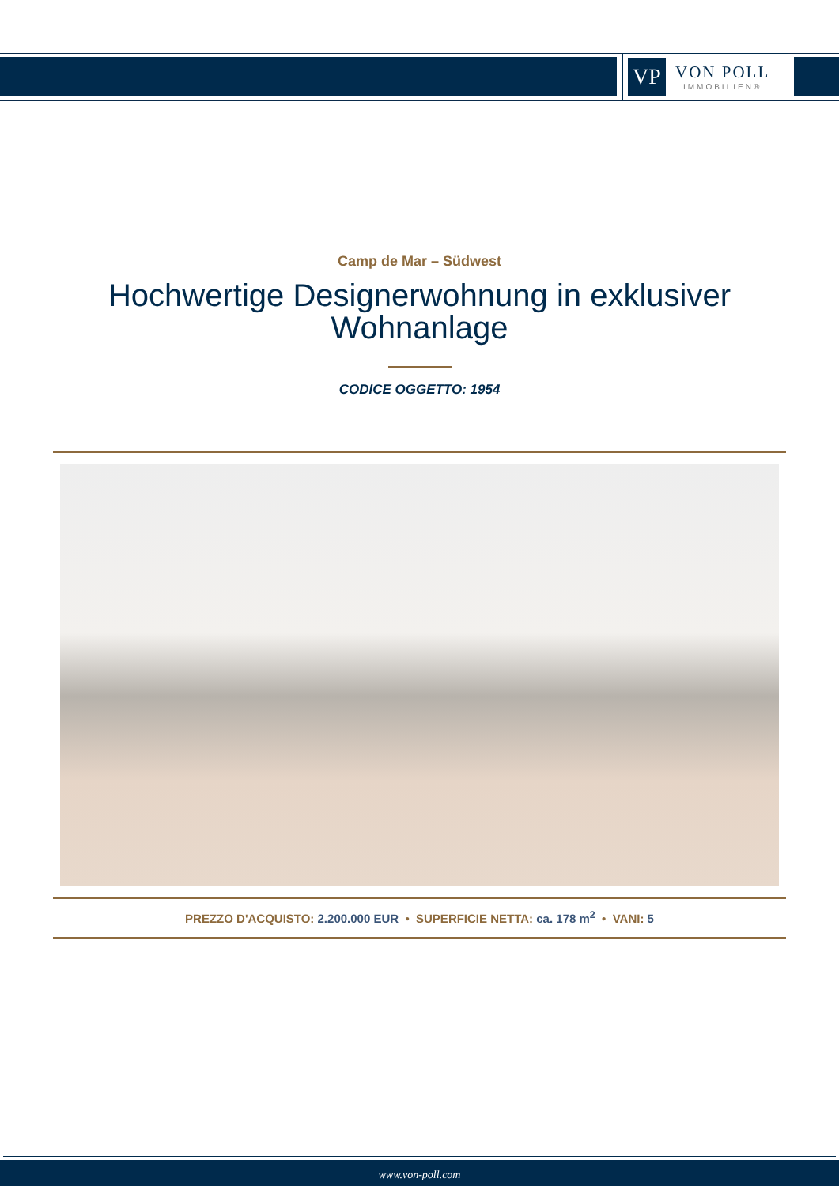VP
VON POLL
IMMOBILIEN®
Camp de Mar – Südwest
Hochwertige Designerwohnung in exklusiver
Wohnanlage
CODICE OGGETTO: 1954
PREZZO D'ACQUISTO: 2.200.000 EUR • SUPERFICIE NETTA: ca. 178 m<sup>2</sup> • VANI: 5
www.von-poll.com